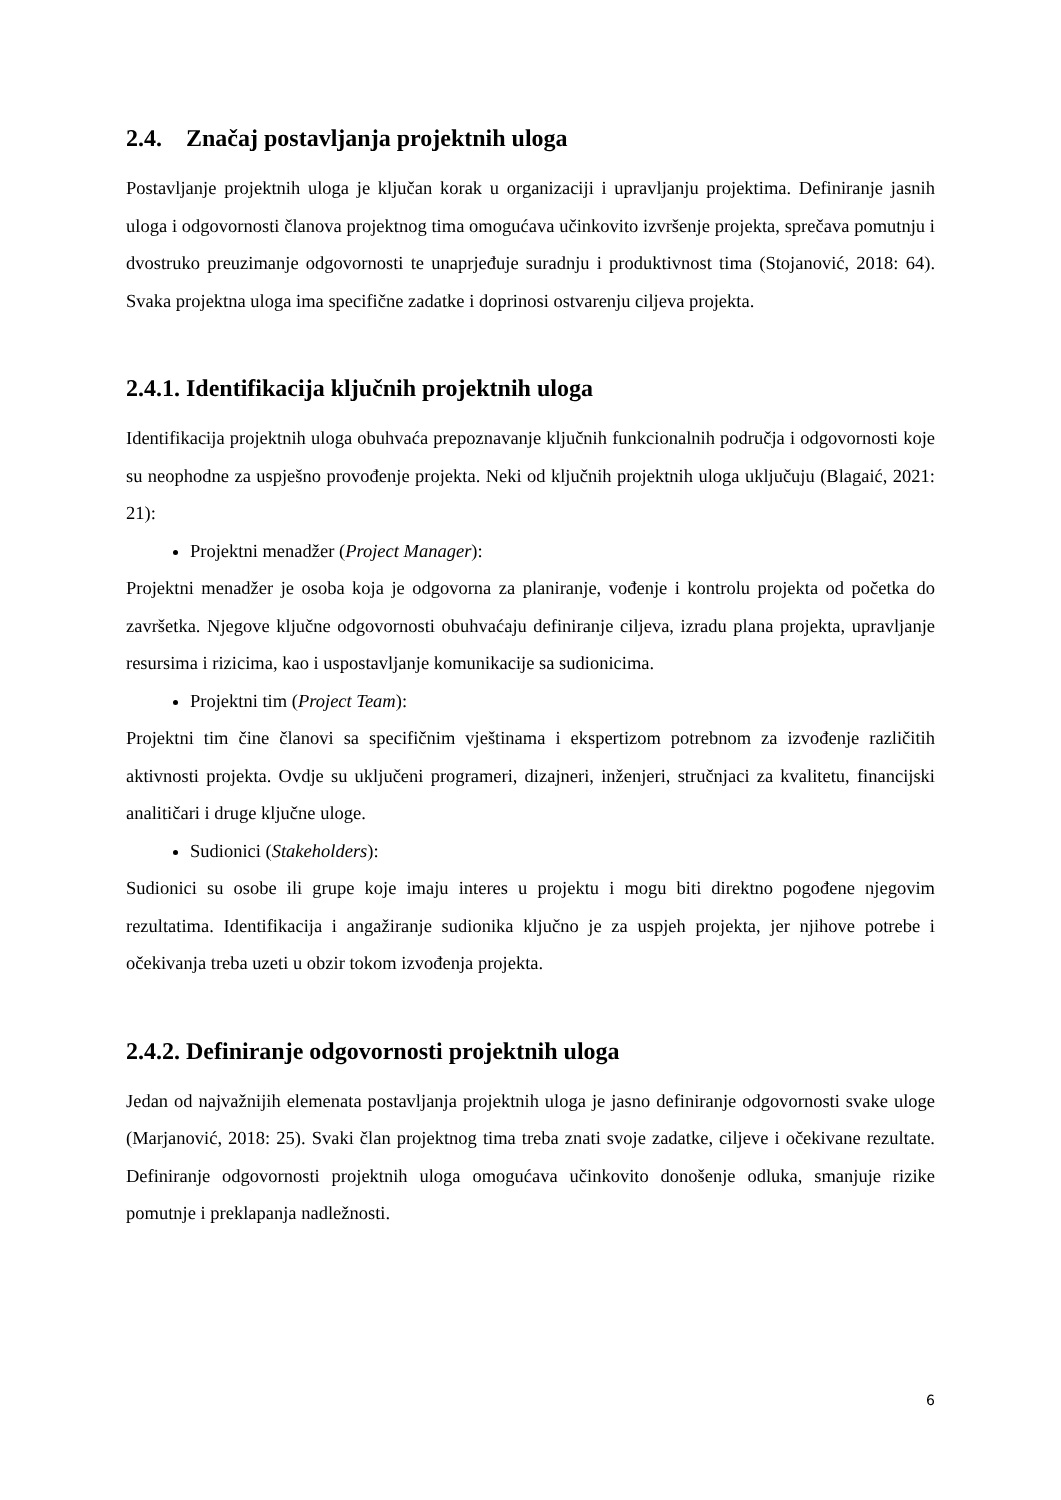2.4. Značaj postavljanja projektnih uloga
Postavljanje projektnih uloga je ključan korak u organizaciji i upravljanju projektima. Definiranje jasnih uloga i odgovornosti članova projektnog tima omogućava učinkovito izvršenje projekta, sprečava pomutnju i dvostruko preuzimanje odgovornosti te unaprjeđuje suradnju i produktivnost tima (Stojanović, 2018: 64). Svaka projektna uloga ima specifične zadatke i doprinosi ostvarenju ciljeva projekta.
2.4.1. Identifikacija ključnih projektnih uloga
Identifikacija projektnih uloga obuhvaća prepoznavanje ključnih funkcionalnih područja i odgovornosti koje su neophodne za uspješno provođenje projekta. Neki od ključnih projektnih uloga uključuju (Blagaić, 2021: 21):
Projektni menadžer (Project Manager):
Projektni menadžer je osoba koja je odgovorna za planiranje, vođenje i kontrolu projekta od početka do završetka. Njegove ključne odgovornosti obuhvaćaju definiranje ciljeva, izradu plana projekta, upravljanje resursima i rizicima, kao i uspostavljanje komunikacije sa sudionicima.
Projektni tim (Project Team):
Projektni tim čine članovi sa specifičnim vještinama i ekspertizom potrebnom za izvođenje različitih aktivnosti projekta. Ovdje su uključeni programeri, dizajneri, inženjeri, stručnjaci za kvalitetu, financijski analitičari i druge ključne uloge.
Sudionici (Stakeholders):
Sudionici su osobe ili grupe koje imaju interes u projektu i mogu biti direktno pogođene njegovim rezultatima. Identifikacija i angažiranje sudionika ključno je za uspjeh projekta, jer njihove potrebe i očekivanja treba uzeti u obzir tokom izvođenja projekta.
2.4.2. Definiranje odgovornosti projektnih uloga
Jedan od najvažnijih elemenata postavljanja projektnih uloga je jasno definiranje odgovornosti svake uloge (Marjanović, 2018: 25). Svaki član projektnog tima treba znati svoje zadatke, ciljeve i očekivane rezultate. Definiranje odgovornosti projektnih uloga omogućava učinkovito donošenje odluka, smanjuje rizike pomutnje i preklapanja nadležnosti.
6